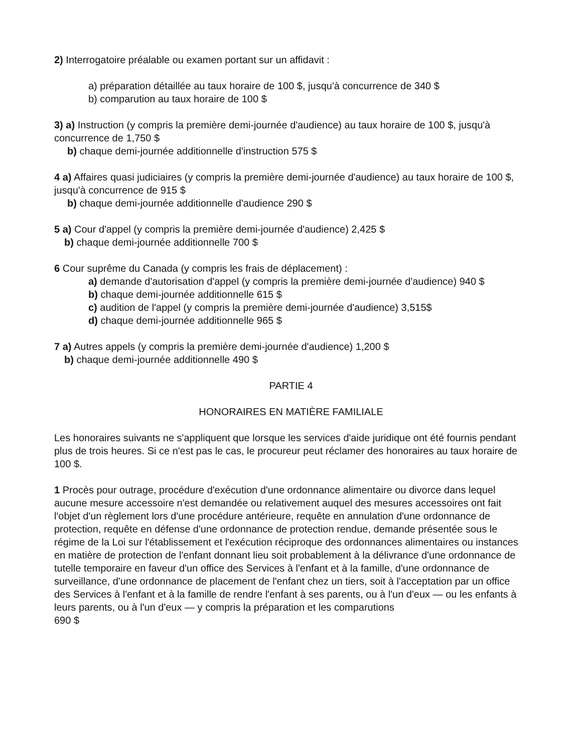2) Interrogatoire préalable ou examen portant sur un affidavit :
a) préparation détaillée au taux horaire de 100 $, jusqu'à concurrence de 340 $
b) comparution au taux horaire de 100 $
3) a) Instruction (y compris la première demi-journée d'audience) au taux horaire de 100 $, jusqu'à concurrence de 1,750 $
b) chaque demi-journée additionnelle d'instruction 575 $
4 a) Affaires quasi judiciaires (y compris la première demi-journée d'audience) au taux horaire de 100 $, jusqu'à concurrence de 915 $
b) chaque demi-journée additionnelle d'audience 290 $
5 a) Cour d'appel (y compris la première demi-journée d'audience) 2,425 $
b) chaque demi-journée additionnelle 700 $
6 Cour suprême du Canada (y compris les frais de déplacement) :
a) demande d'autorisation d'appel (y compris la première demi-journée d'audience) 940 $
b) chaque demi-journée additionnelle 615 $
c) audition de l'appel (y compris la première demi-journée d'audience) 3,515$
d) chaque demi-journée additionnelle 965 $
7 a) Autres appels (y compris la première demi-journée d'audience) 1,200 $
b) chaque demi-journée additionnelle 490 $
PARTIE 4
HONORAIRES EN MATIÈRE FAMILIALE
Les honoraires suivants ne s'appliquent que lorsque les services d'aide juridique ont été fournis pendant plus de trois heures. Si ce n'est pas le cas, le procureur peut réclamer des honoraires au taux horaire de 100 $.
1 Procès pour outrage, procédure d'exécution d'une ordonnance alimentaire ou divorce dans lequel aucune mesure accessoire n'est demandée ou relativement auquel des mesures accessoires ont fait l'objet d'un règlement lors d'une procédure antérieure, requête en annulation d'une ordonnance de protection, requête en défense d'une ordonnance de protection rendue, demande présentée sous le régime de la Loi sur l'établissement et l'exécution réciproque des ordonnances alimentaires ou instances en matière de protection de l'enfant donnant lieu soit probablement à la délivrance d'une ordonnance de tutelle temporaire en faveur d'un office des Services à l'enfant et à la famille, d'une ordonnance de surveillance, d'une ordonnance de placement de l'enfant chez un tiers, soit à l'acceptation par un office des Services à l'enfant et à la famille de rendre l'enfant à ses parents, ou à l'un d'eux — ou les enfants à leurs parents, ou à l'un d'eux — y compris la préparation et les comparutions
690 $